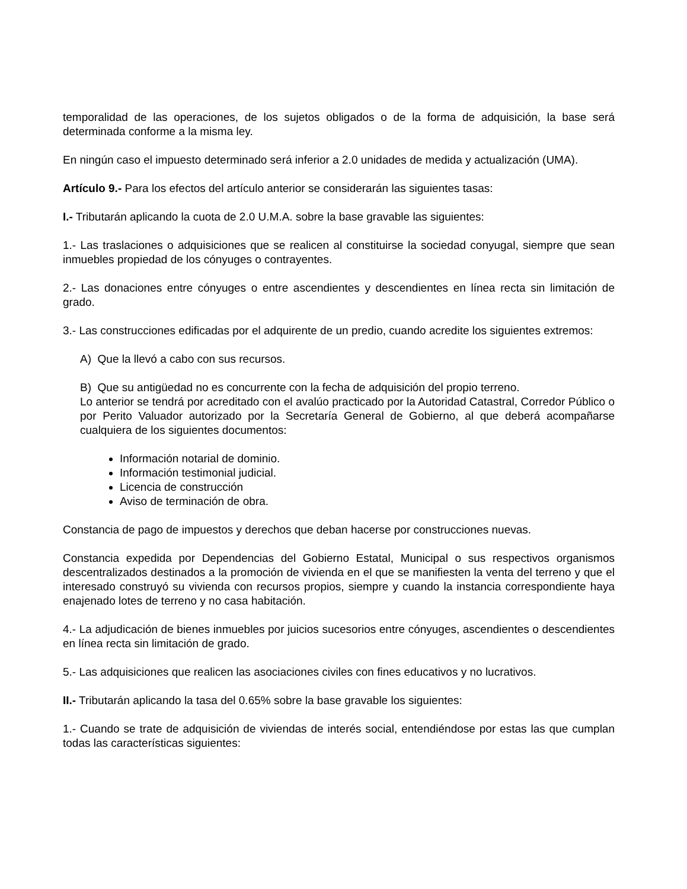temporalidad de las operaciones, de los sujetos obligados o de la forma de adquisición, la base será determinada conforme a la misma ley.
En ningún caso el impuesto determinado será inferior a 2.0 unidades de medida y actualización (UMA).
Artículo 9.- Para los efectos del artículo anterior se considerarán las siguientes tasas:
I.- Tributarán aplicando la cuota de 2.0 U.M.A. sobre la base gravable las siguientes:
1.- Las traslaciones o adquisiciones que se realicen al constituirse la sociedad conyugal, siempre que sean inmuebles propiedad de los cónyuges o contrayentes.
2.- Las donaciones entre cónyuges o entre ascendientes y descendientes en línea recta sin limitación de grado.
3.- Las construcciones edificadas por el adquirente de un predio, cuando acredite los siguientes extremos:
A) Que la llevó a cabo con sus recursos.
B) Que su antigüedad no es concurrente con la fecha de adquisición del propio terreno.
Lo anterior se tendrá por acreditado con el avalúo practicado por la Autoridad Catastral, Corredor Público o por Perito Valuador autorizado por la Secretaría General de Gobierno, al que deberá acompañarse cualquiera de los siguientes documentos:
Información notarial de dominio.
Información testimonial judicial.
Licencia de construcción
Aviso de terminación de obra.
Constancia de pago de impuestos y derechos que deban hacerse por construcciones nuevas.
Constancia expedida por Dependencias del Gobierno Estatal, Municipal o sus respectivos organismos descentralizados destinados a la promoción de vivienda en el que se manifiesten la venta del terreno y que el interesado construyó su vivienda con recursos propios, siempre y cuando la instancia correspondiente haya enajenado lotes de terreno y no casa habitación.
4.- La adjudicación de bienes inmuebles por juicios sucesorios entre cónyuges, ascendientes o descendientes en línea recta sin limitación de grado.
5.- Las adquisiciones que realicen las asociaciones civiles con fines educativos y no lucrativos.
II.- Tributarán aplicando la tasa del 0.65% sobre la base gravable los siguientes:
1.- Cuando se trate de adquisición de viviendas de interés social, entendiéndose por estas las que cumplan todas las características siguientes: